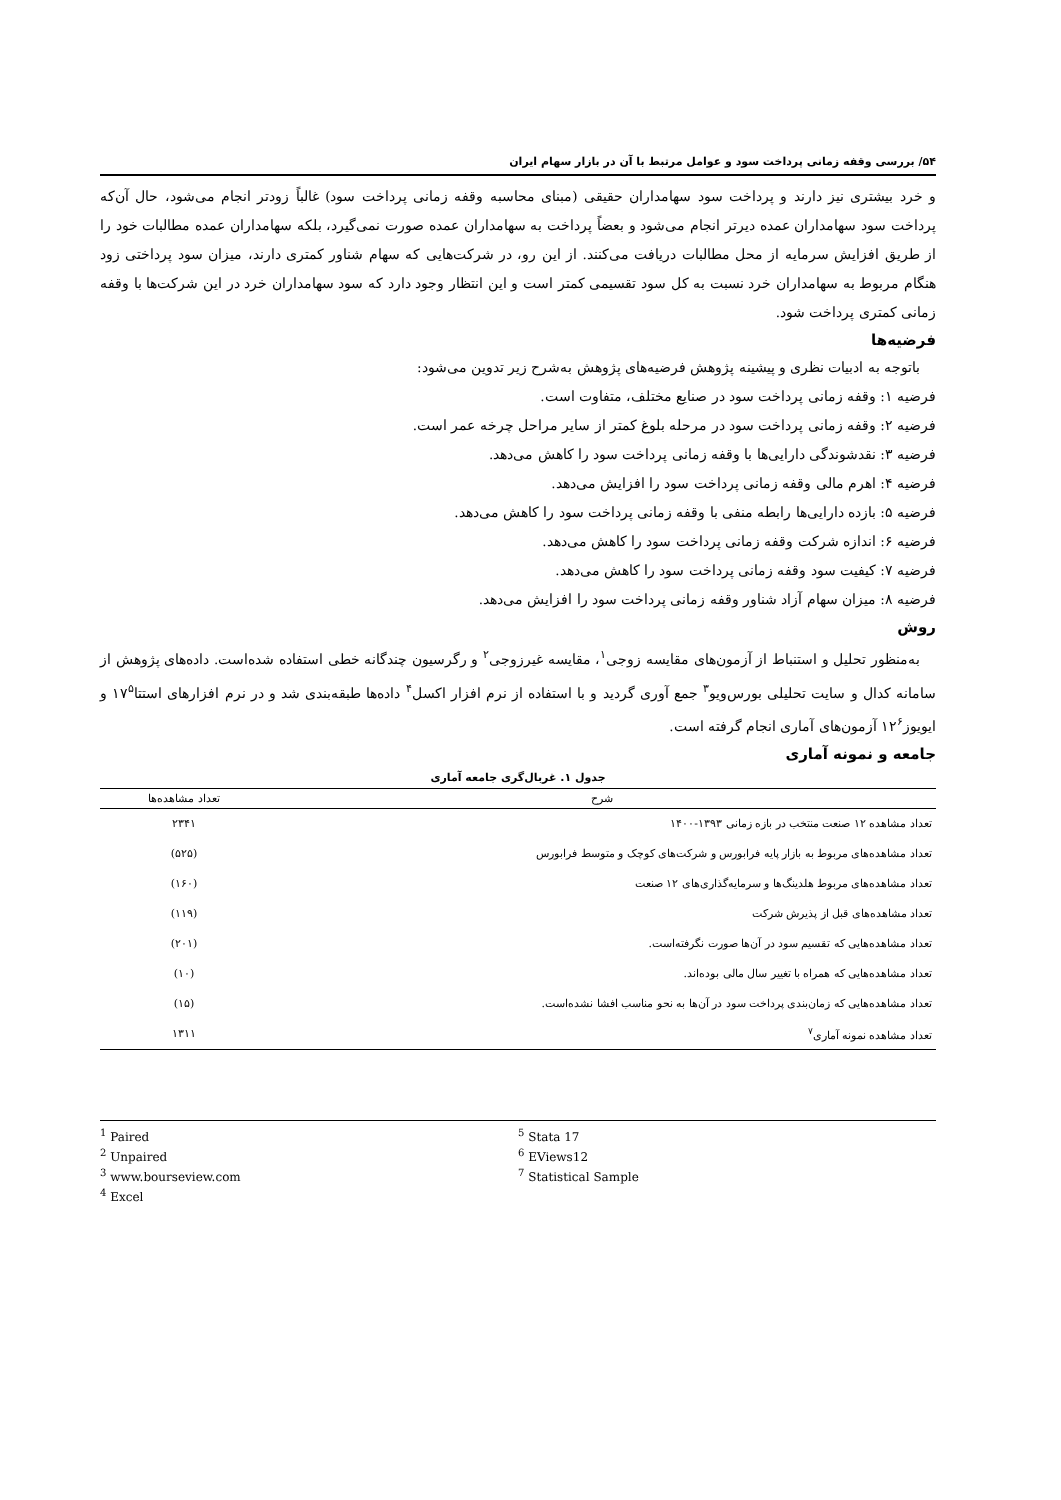۵۴/ بررسی وقفه زمانی پرداخت سود و عوامل مرتبط با آن در بازار سهام ایران
و خرد بیشتری نیز دارند و پرداخت سود سهامداران حقیقی (مبنای محاسبه وقفه زمانی پرداخت سود) غالباً زودتر انجام می‌شود، حال آن‌که پرداخت سود سهامداران عمده دیرتر انجام می‌شود و بعضاً پرداخت به سهامداران عمده صورت نمی‌گیرد، بلکه سهامداران عمده مطالبات خود را از طریق افزایش سرمایه از محل مطالبات دریافت می‌کنند. از این رو، در شرکت‌هایی که سهام شناور کمتری دارند، میزان سود پرداختی زود هنگام مربوط به سهامداران خرد نسبت به کل سود تقسیمی کمتر است و این انتظار وجود دارد که سود سهامداران خرد در این شرکت‌ها با وقفه زمانی کمتری پرداخت شود.
فرضیه‌ها
باتوجه به ادبیات نظری و پیشینه پژوهش فرضیه‌های پژوهش به‌شرح زیر تدوین می‌شود:
فرضیه ۱: وقفه زمانی پرداخت سود در صنایع مختلف، متفاوت است.
فرضیه ۲: وقفه زمانی پرداخت سود در مرحله بلوغ کمتر از سایر مراحل چرخه عمر است.
فرضیه ۳: نقدشوندگی دارایی‌ها با وقفه زمانی پرداخت سود را کاهش می‌دهد.
فرضیه ۴: اهرم مالی وقفه زمانی پرداخت سود را افزایش می‌دهد.
فرضیه ۵: بازده دارایی‌ها رابطه منفی با وقفه زمانی پرداخت سود را کاهش می‌دهد.
فرضیه ۶: اندازه شرکت وقفه زمانی پرداخت سود را کاهش می‌دهد.
فرضیه ۷: کیفیت سود وقفه زمانی پرداخت سود را کاهش می‌دهد.
فرضیه ۸: میزان سهام آزاد شناور وقفه زمانی پرداخت سود را افزایش می‌دهد.
روش
به‌منظور تحلیل و استنباط از آزمون‌های مقایسه زوجی<sup>۱</sup>، مقایسه غیرزوجی<sup>۲</sup> و رگرسیون چندگانه خطی استفاده شده‌است. داده‌های پژوهش از سامانه کدال و سایت تحلیلی بورس‌ویو<sup>۳</sup> جمع آوری گردید و با استفاده از نرم افزار اکسل<sup>۴</sup> داده‌ها طبقه‌بندی شد و در نرم افزارهای استتا۱۷<sup>۵</sup> و ایویوز۱۲<sup>۶</sup> آزمون‌های آماری انجام گرفته است.
جامعه و نمونه آماری
جدول ۱. غربال‌گری جامعه آماری
| شرح | تعداد مشاهده‌ها |
| --- | --- |
| تعداد مشاهده ۱۲ صنعت منتخب در بازه زمانی ۱۳۹۳-۱۴۰۰ | ۲۳۴۱ |
| تعداد مشاهده‌های مربوط به بازار پایه فرابورس و شرکت‌های کوچک و متوسط فرابورس | (۵۲۵) |
| تعداد مشاهده‌های مربوط هلدینگ‌ها و سرمایه‌گذاری‌های ۱۲ صنعت | (۱۶۰) |
| تعداد مشاهده‌های قبل از پذیرش شرکت | (۱۱۹) |
| تعداد مشاهده‌هایی که تقسیم سود در آن‌ها صورت نگرفته‌است. | (۲۰۱) |
| تعداد مشاهده‌هایی که همراه با تغییر سال مالی بوده‌اند. | (۱۰) |
| تعداد مشاهده‌هایی که زمان‌بندی پرداخت سود در آن‌ها به نحو مناسب افشا نشده‌است. | (۱۵) |
| تعداد مشاهده نمونه آماری<sup>۷</sup> | ۱۳۱۱ |
<sup>1</sup> Paired
<sup>2</sup> Unpaired
<sup>3</sup> www.bourseview.com
<sup>4</sup> Excel
<sup>5</sup> Stata 17
<sup>6</sup> EViews12
<sup>7</sup> Statistical Sample